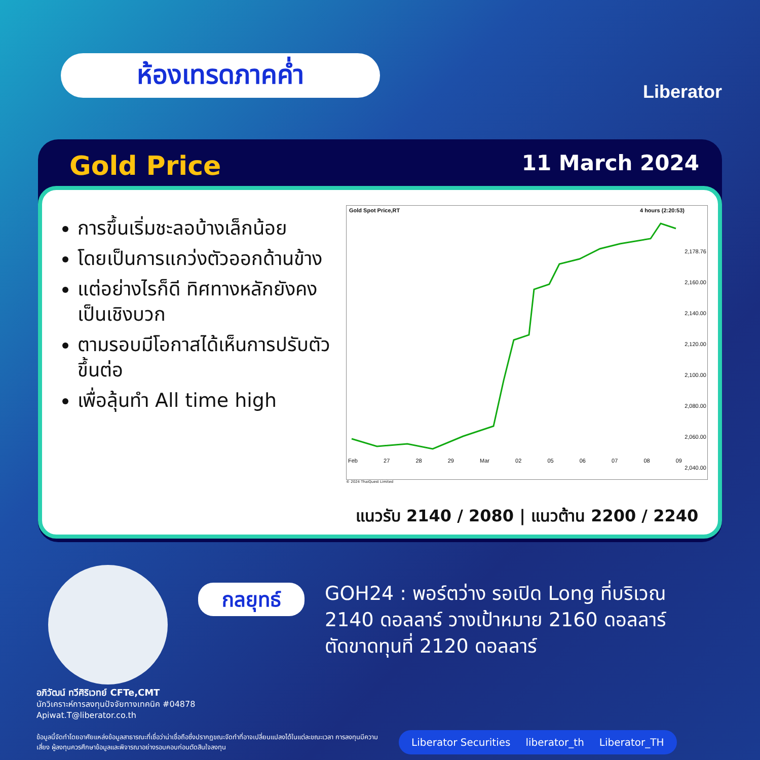ห้องเทรดภาคค่ำ
Liberator
Gold Price 11 March 2024
การขึ้นเริ่มชะลอบ้างเล็กน้อย
โดยเป็นการแกว่งตัวออกด้านข้าง
แต่อย่างไรก็ดี ทิศทางหลักยังคงเป็นเชิงบวก
ตามรอบมีโอกาสได้เห็นการปรับตัวขึ้นต่อ
เพื่อลุ้นทำ All time high
Gold Spot Price,RT 4 hours (2:20:53)
2,178.76
2,160.00
2,140.00
2,120.00
2,100.00
2,080.00
2,060.00
2,040.00
Feb 27 28 29 Mar 02 05 06 07 08 09
© 2024 ThaiQuest Limited
แนวรับ 2140 / 2080 | แนวต้าน 2200 / 2240
กลยุทธ์
GOH24 : พอร์ตว่าง รอเปิด Long ที่บริเวณ 2140 ดอลลาร์ วางเป้าหมาย 2160 ดอลลาร์ ตัดขาดทุนที่ 2120 ดอลลาร์
อภิวัฒน์ ทวีศิริเวทย์ CFTe,CMT
นักวิเคราะห์การลงทุนปัจจัยทางเทคนิค #04878
Apiwat.T@liberator.co.th
ข้อมูลนี้จัดทำโดยอาศัยแหล่งข้อมูลสาธารณะที่เชื่อว่าน่าเชื่อถือซึ่งปรากฏขณะจัดทำที่อาจเปลี่ยนแปลงได้ในแต่ละขณะเวลา การลงทุนมีความเสี่ยง ผู้ลงทุนควรศึกษาข้อมูลและพิจารณาอย่างรอบคอบก่อนตัดสินใจลงทุน
Liberator Securities liberator_th Liberator_TH